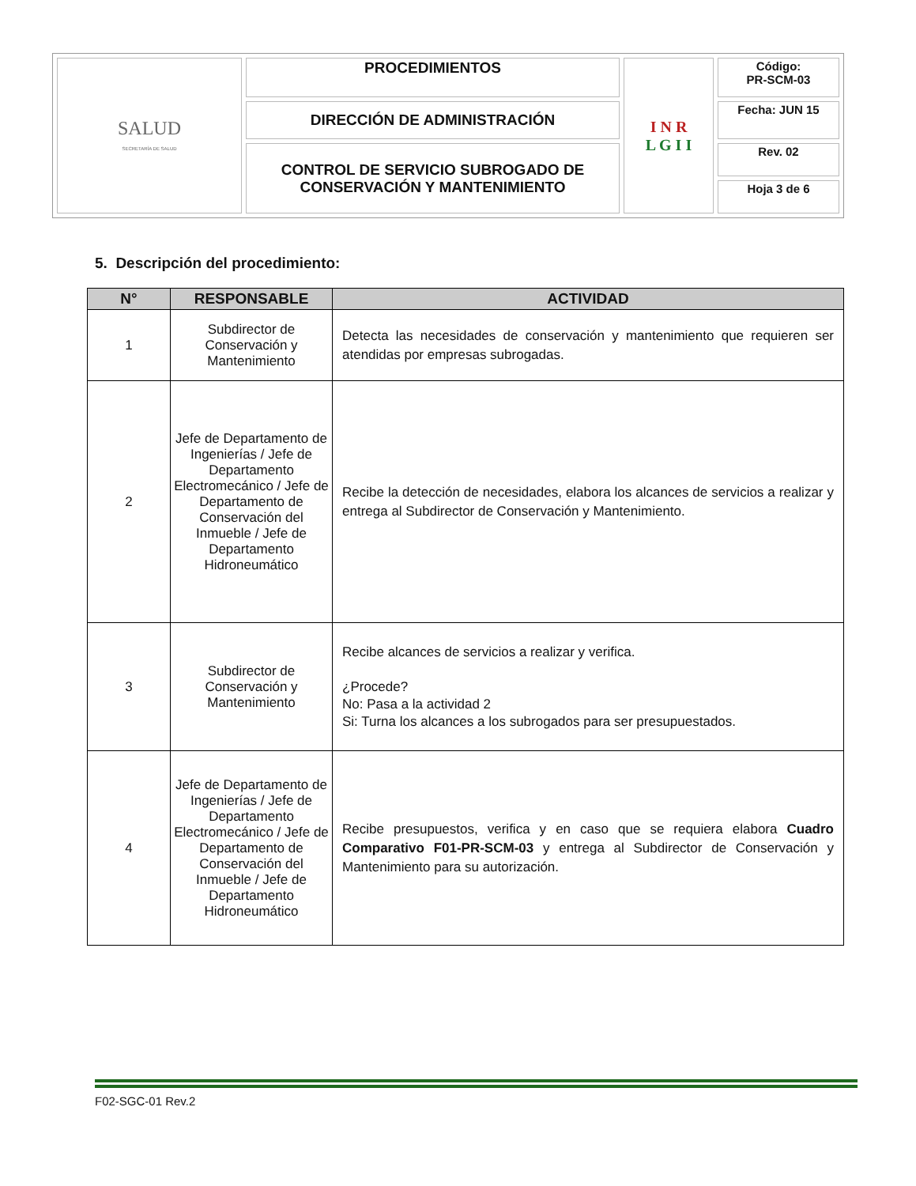| SALUD SECRETARÍA DE SALUD | PROCEDIMIENTOS | I N R L G I I | Código: PR-SCM-03 |
| | DIRECCIÓN DE ADMINISTRACIÓN | | Fecha: JUN 15 |
| | CONTROL DE SERVICIO SUBROGADO DE CONSERVACIÓN Y MANTENIMIENTO | | Rev. 02 |
| | | | Hoja 3 de 6 |
5. Descripción del procedimiento:
| N° | RESPONSABLE | ACTIVIDAD |
| --- | --- | --- |
| 1 | Subdirector de Conservación y Mantenimiento | Detecta las necesidades de conservación y mantenimiento que requieren ser atendidas por empresas subrogadas. |
| 2 | Jefe de Departamento de Ingenierías / Jefe de Departamento Electromecánico / Jefe de Departamento de Conservación del Inmueble / Jefe de Departamento Hidroneumático | Recibe la detección de necesidades, elabora los alcances de servicios a realizar y entrega al Subdirector de Conservación y Mantenimiento. |
| 3 | Subdirector de Conservación y Mantenimiento | Recibe alcances de servicios a realizar y verifica. ¿Procede? No: Pasa a la actividad 2 Si: Turna los alcances a los subrogados para ser presupuestados. |
| 4 | Jefe de Departamento de Ingenierías / Jefe de Departamento Electromecánico / Jefe de Departamento de Conservación del Inmueble / Jefe de Departamento Hidroneumático | Recibe presupuestos, verifica y en caso que se requiera elabora Cuadro Comparativo F01-PR-SCM-03 y entrega al Subdirector de Conservación y Mantenimiento para su autorización. |
F02-SGC-01 Rev.2